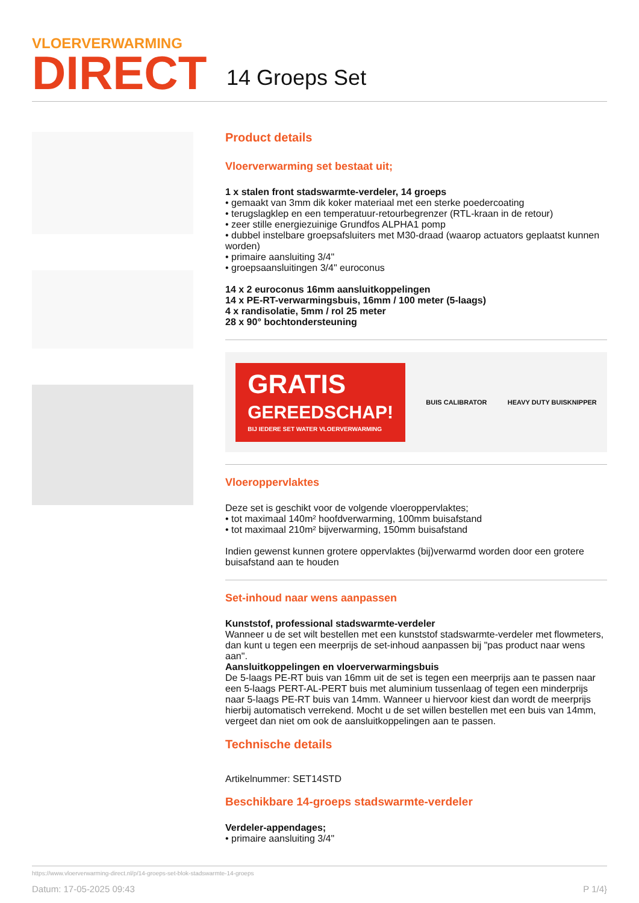VLOERVERWARMING
DIRECT
14 Groeps Set
Product details
Vloerverwarming set bestaat uit;
1 x stalen front stadswarmte-verdeler, 14 groeps
• gemaakt van 3mm dik koker materiaal met een sterke poedercoating
• terugslagklep en een temperatuur-retourbegrenzer (RTL-kraan in de retour)
• zeer stille energiezuinige Grundfos ALPHA1 pomp
• dubbel instelbare groepsafsluiters met M30-draad (waarop actuators geplaatst kunnen worden)
• primaire aansluiting 3/4"
• groepsaansluitingen 3/4" euroconus
14 x 2 euroconus 16mm aansluitkoppelingen
14 x PE-RT-verwarmingsbuis, 16mm / 100 meter (5-laags)
4 x randisolatie, 5mm / rol 25 meter
28 x 90° bochtondersteuning
GRATIS
GEREEDSCHAP!
BIJ IEDERE SET WATER VLOERVERWARMING
BUIS CALIBRATOR HEAVY DUTY BUISKNIPPER
Vloeroppervlaktes
Deze set is geschikt voor de volgende vloeroppervlaktes;
• tot maximaal 140m² hoofdverwarming, 100mm buisafstand
• tot maximaal 210m² bijverwarming, 150mm buisafstand
Indien gewenst kunnen grotere oppervlaktes (bij)verwarmd worden door een grotere buisafstand aan te houden
Set-inhoud naar wens aanpassen
Kunststof, professional stadswarmte-verdeler
Wanneer u de set wilt bestellen met een kunststof stadswarmte-verdeler met flowmeters, dan kunt u tegen een meerprijs de set-inhoud aanpassen bij "pas product naar wens aan".
Aansluitkoppelingen en vloerverwarmingsbuis
De 5-laags PE-RT buis van 16mm uit de set is tegen een meerprijs aan te passen naar een 5-laags PERT-AL-PERT buis met aluminium tussenlaag of tegen een minderprijs naar 5-laags PE-RT buis van 14mm. Wanneer u hiervoor kiest dan wordt de meerprijs hierbij automatisch verrekend. Mocht u de set willen bestellen met een buis van 14mm, vergeet dan niet om ook de aansluitkoppelingen aan te passen.
Technische details
Artikelnummer: SET14STD
Beschikbare 14-groeps stadswarmte-verdeler
Verdeler-appendages;
• primaire aansluiting 3/4"
https://www.vloerverwarming-direct.nl/p/14-groeps-set-blok-stadswarmte-14-groeps
Datum: 17-05-2025 09:43 P 1/4}